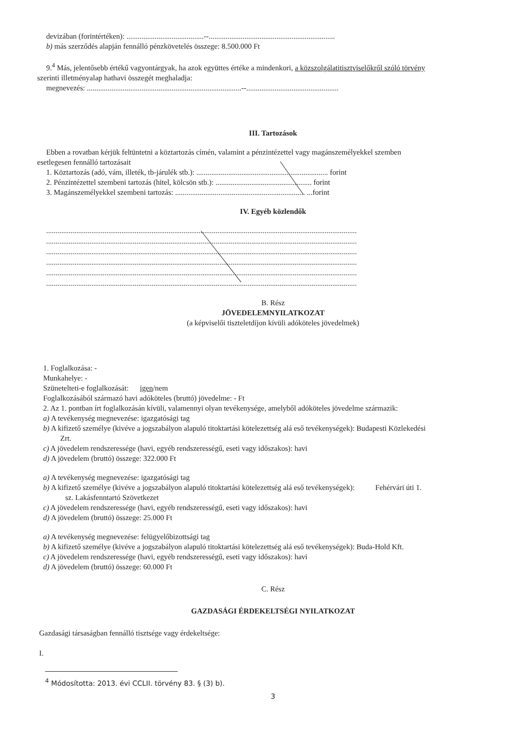devizában (forintértéken): .........................................--...................................................................
b) más szerződés alapján fennálló pénzkövetelés összege: 8.500.000 Ft
9.<sup>4</sup> Más, jelentősebb értékű vagyontárgyak, ha azok együttes értéke a mindenkori, a közszolgálatitisztviselőkről szóló törvény
szerinti illetményalap hathavi összegét meghaladja:
megnevezés: ..................................................................................--.................................................
III. Tartozások
Ebben a rovatban kérjük feltüntetni a köztartozás címén, valamint a pénzintézettel vagy magánszemélyekkel szemben
esetlegesen fennálló tartozásait
1. Köztartozás (adó, vám, illeték, tb-járulék stb.): ...................................................................... forint
2. Pénzintézettel szembeni tartozás (hitel, kölcsön stb.): ................................................... forint
3. Magánszemélyekkel szembeni tartozás: ..................................................................... ...forint
IV. Egyéb közlendők
.....................................................................................................................................................................
.....................................................................................................................................................................
.....................................................................................................................................................................
.....................................................................................................................................................................
.....................................................................................................................................................................
.....................................................................................................................................................................
B. Rész
JÖVEDELEMNYILATKOZAT
(a képviselői tiszteletdíjon kívüli adóköteles jövedelmek)
1. Foglalkozása: -
Munkahelye: -
Szünetelteti-e foglalkozását: igen/nem
Foglalkozásából származó havi adóköteles (bruttó) jövedelme: - Ft
2. Az 1. pontban írt foglalkozásán kívüli, valamennyi olyan tevékenysége, amelyből adóköteles jövedelme származik:
a) A tevékenység megnevezése: igazgatósági tag
b) A kifizető személye (kivéve a jogszabályon alapuló titoktartási kötelezettség alá eső tevékenységek): Budapesti Közlekedési
Zrt.
c) A jövedelem rendszeressége (havi, egyéb rendszerességű, eseti vagy időszakos): havi
d) A jövedelem (bruttó) összege: 322.000 Ft
a) A tevékenység megnevezése: igazgatósági tag
b) A kifizető személye (kivéve a jogszabályon alapuló titoktartási kötelezettség alá eső tevékenységek): Fehérvári úti 1.
sz. Lakásfenntartó Szövetkezet
c) A jövedelem rendszeressége (havi, egyéb rendszerességű, eseti vagy időszakos): havi
d) A jövedelem (bruttó) összege: 25.000 Ft
a) A tevékenység megnevezése: felügyelőbizottsági tag
b) A kifizető személye (kivéve a jogszabályon alapuló titoktartási kötelezettség alá eső tevékenységek): Buda-Hold Kft.
c) A jövedelem rendszeressége (havi, egyéb rendszerességű, eseti vagy időszakos): havi
d) A jövedelem (bruttó) összege: 60.000 Ft
C. Rész
GAZDASÁGI ÉRDEKELTSÉGI NYILATKOZAT
Gazdasági társaságban fennálló tisztsége vagy érdekeltsége:
I.
<sup>4</sup> Módosította: 2013. évi CCLII. törvény 83. § (3) b).
3